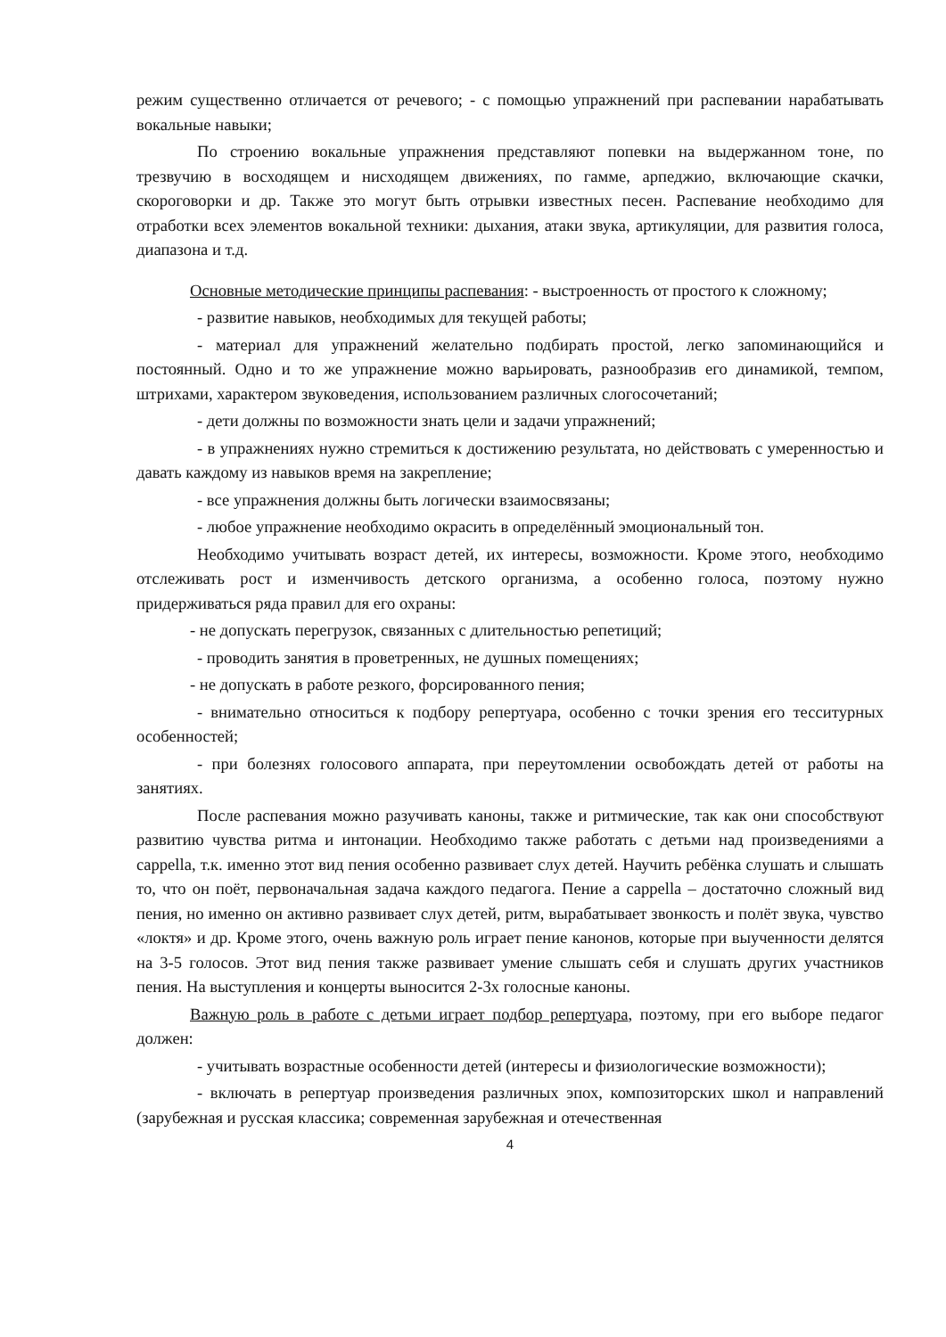режим существенно отличается от речевого; - с помощью упражнений при распевании нарабатывать вокальные навыки;
По строению вокальные упражнения представляют попевки на выдержанном тоне, по трезвучию в восходящем и нисходящем движениях, по гамме, арпеджио, включающие скачки, скороговорки и др. Также это могут быть отрывки известных песен. Распевание необходимо для отработки всех элементов вокальной техники: дыхания, атаки звука, артикуляции, для развития голоса, диапазона и т.д.
Основные методические принципы распевания: - выстроенность от простого к сложному;
- развитие навыков, необходимых для текущей работы;
- материал для упражнений желательно подбирать простой, легко запоминающийся и постоянный. Одно и то же упражнение можно варьировать, разнообразив его динамикой, темпом, штрихами, характером звуковедения, использованием различных слогосочетаний;
- дети должны по возможности знать цели и задачи упражнений;
- в упражнениях нужно стремиться к достижению результата, но действовать с умеренностью и давать каждому из навыков время на закрепление;
- все упражнения должны быть логически взаимосвязаны;
- любое упражнение необходимо окрасить в определённый эмоциональный тон.
Необходимо учитывать возраст детей, их интересы, возможности. Кроме этого, необходимо отслеживать рост и изменчивость детского организма, а особенно голоса, поэтому нужно придерживаться ряда правил для его охраны:
- не допускать перегрузок, связанных с длительностью репетиций;
- проводить занятия в проветренных, не душных помещениях;
- не допускать в работе резкого, форсированного пения;
- внимательно относиться к подбору репертуара, особенно с точки зрения его тесситурных особенностей;
- при болезнях голосового аппарата, при переутомлении освобождать детей от работы на занятиях.
После распевания можно разучивать каноны, также и ритмические, так как они способствуют развитию чувства ритма и интонации. Необходимо также работать с детьми над произведениями a cappella, т.к. именно этот вид пения особенно развивает слух детей. Научить ребёнка слушать и слышать то, что он поёт, первоначальная задача каждого педагога. Пение a cappella – достаточно сложный вид пения, но именно он активно развивает слух детей, ритм, вырабатывает звонкость и полёт звука, чувство «локтя» и др. Кроме этого, очень важную роль играет пение канонов, которые при выученности делятся на 3-5 голосов. Этот вид пения также развивает умение слышать себя и слушать других участников пения. На выступления и концерты выносится 2-3х голосные каноны.
Важную роль в работе с детьми играет подбор репертуара, поэтому, при его выборе педагог должен:
- учитывать возрастные особенности детей (интересы и физиологические возможности);
- включать в репертуар произведения различных эпох, композиторских школ и направлений (зарубежная и русская классика; современная зарубежная и отечественная
4